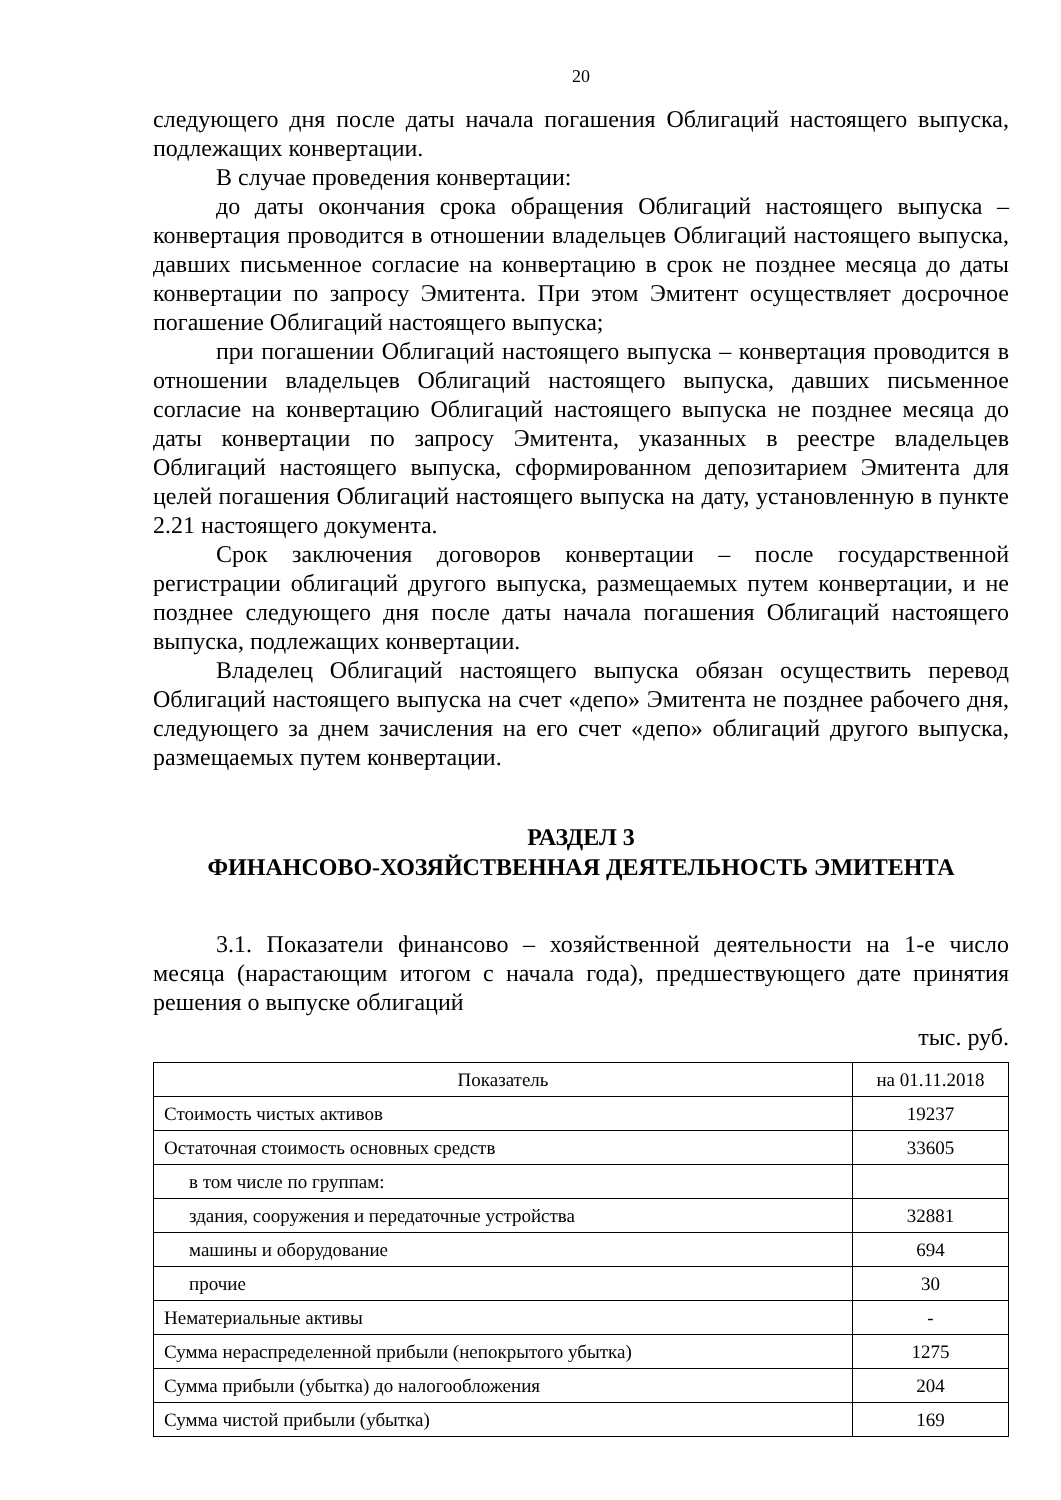20
следующего дня после даты начала погашения Облигаций настоящего выпуска, подлежащих конвертации.
В случае проведения конвертации:
до даты окончания срока обращения Облигаций настоящего выпуска – конвертация проводится в отношении владельцев Облигаций настоящего выпуска, давших письменное согласие на конвертацию в срок не позднее месяца до даты конвертации по запросу Эмитента. При этом Эмитент осуществляет досрочное погашение Облигаций настоящего выпуска;
при погашении Облигаций настоящего выпуска – конвертация проводится в отношении владельцев Облигаций настоящего выпуска, давших письменное согласие на конвертацию Облигаций настоящего выпуска не позднее месяца до даты конвертации по запросу Эмитента, указанных в реестре владельцев Облигаций настоящего выпуска, сформированном депозитарием Эмитента для целей погашения Облигаций настоящего выпуска на дату, установленную в пункте 2.21 настоящего документа.
Срок заключения договоров конвертации – после государственной регистрации облигаций другого выпуска, размещаемых путем конвертации, и не позднее следующего дня после даты начала погашения Облигаций настоящего выпуска, подлежащих конвертации.
Владелец Облигаций настоящего выпуска обязан осуществить перевод Облигаций настоящего выпуска на счет «депо» Эмитента не позднее рабочего дня, следующего за днем зачисления на его счет «депо» облигаций другого выпуска, размещаемых путем конвертации.
РАЗДЕЛ 3
ФИНАНСОВО-ХОЗЯЙСТВЕННАЯ ДЕЯТЕЛЬНОСТЬ ЭМИТЕНТА
3.1. Показатели финансово – хозяйственной деятельности на 1-е число месяца (нарастающим итогом с начала года), предшествующего дате принятия решения о выпуске облигаций
тыс. руб.
| Показатель | на 01.11.2018 |
| --- | --- |
| Стоимость чистых активов | 19237 |
| Остаточная стоимость основных средств | 33605 |
| в том числе по группам: | |
| здания, сооружения и передаточные устройства | 32881 |
| машины и оборудование | 694 |
| прочие | 30 |
| Нематериальные активы | - |
| Сумма нераспределенной прибыли (непокрытого убытка) | 1275 |
| Сумма прибыли (убытка) до налогообложения | 204 |
| Сумма чистой прибыли (убытка) | 169 |